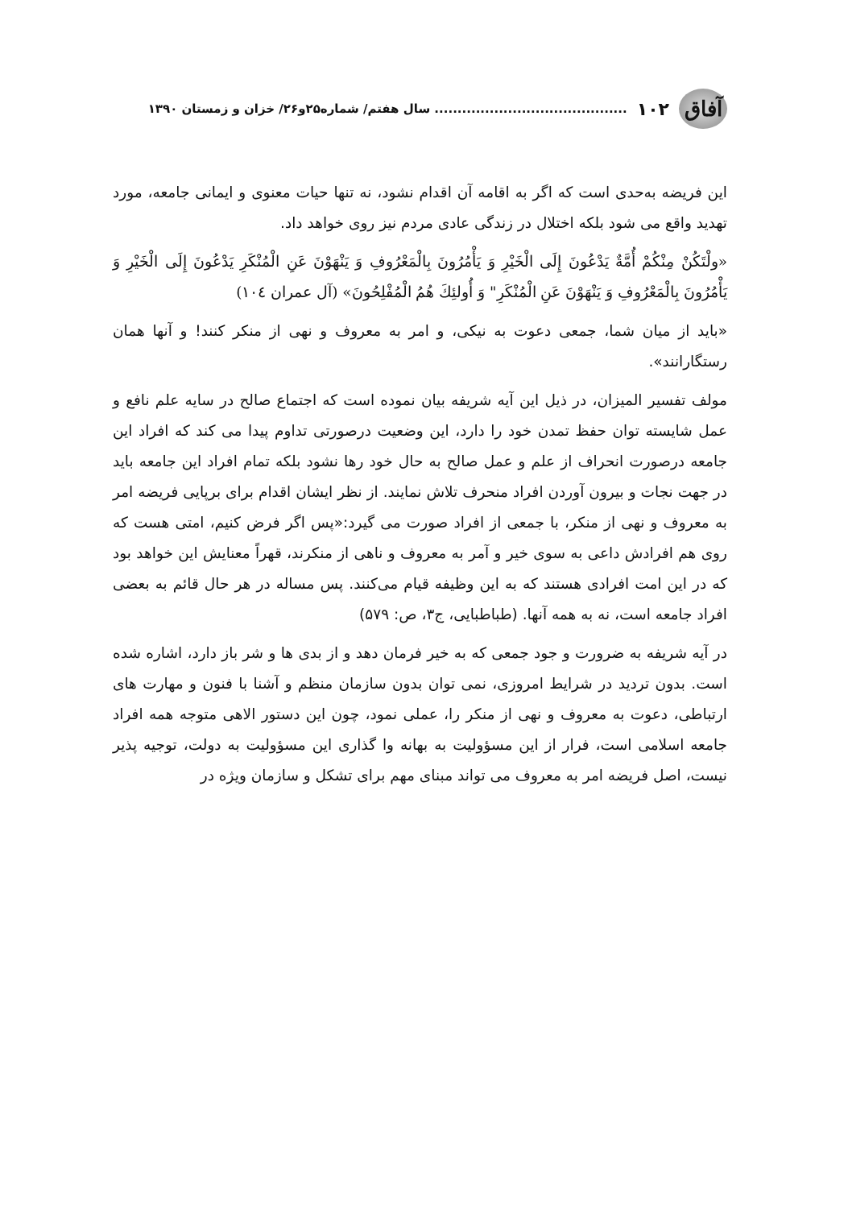آفاق
۱۰۲.......................................... سال هفتم/ شماره۲۵و۲۶/ خزان و زمستان ۱۳۹۰
این فریضه به‌حدی است که اگر به اقامه آن اقدام نشود، نه تنها حیات معنوی و ایمانی جامعه، مورد تهدید واقع می شود بلکه اختلال در زندگی عادی مردم نیز روی خواهد داد.
«ولْتَكُنْ مِنْكُمْ أُمَّةٌ يَدْعُونَ إِلَى الْخَيْرِ وَ يَأْمُرُونَ بِالْمَعْرُوفِ وَ يَنْهَوْنَ عَنِ الْمُنْكَرِ يَدْعُونَ إِلَى الْخَيْرِ وَ يَأْمُرُونَ بِالْمَعْرُوفِ وَ يَنْهَوْنَ عَنِ الْمُنْكَرِ" وَ أُولئِكَ هُمُ الْمُفْلِحُونَ» (آل عمران ١٠٤)
«باید از میان شما، جمعی دعوت به نیکی، و امر به معروف و نهی از منکر کنند! و آنها همان رستگارانند».
مولف تفسیر المیزان، در ذیل این آیه شریفه بیان نموده است که اجتماع صالح در سایه علم نافع و عمل شایسته توان حفظ تمدن خود را دارد، این وضعیت درصورتی تداوم پیدا می کند که افراد این جامعه درصورت انحراف از علم و عمل صالح به حال خود رها نشود بلکه تمام افراد این جامعه باید در جهت نجات و بیرون آوردن افراد منحرف تلاش نمایند. از نظر ایشان اقدام برای برپایی فریضه امر به معروف و نهی از منکر، با جمعی از افراد صورت می گیرد:«پس اگر فرض کنیم، امتی هست که روی هم افرادش داعی به سوی خیر و آمر به معروف و ناهی از منکرند، قهراً معنایش این خواهد بود که در این امت افرادی هستند که به این وظیفه قیام می‌کنند. پس مساله در هر حال قائم به بعضی افراد جامعه است، نه به همه آنها. (طباطبایی، ج۳، ص: ۵۷۹)
در آیه شریفه به ضرورت و جود جمعی که به خیر فرمان دهد و از بدی ها و شر باز دارد، اشاره شده است. بدون تردید در شرایط امروزی، نمی توان بدون سازمان منظم و آشنا با فنون و مهارت های ارتباطی، دعوت به معروف و نهی از منکر را، عملی نمود، چون این دستور الاهی متوجه همه افراد جامعه اسلامی است، فرار از این مسؤولیت به بهانه وا گذاری این مسؤولیت به دولت، توجیه پذیر نیست، اصل فریضه امر به معروف می تواند مبنای مهم برای تشکل و سازمان ویژه در